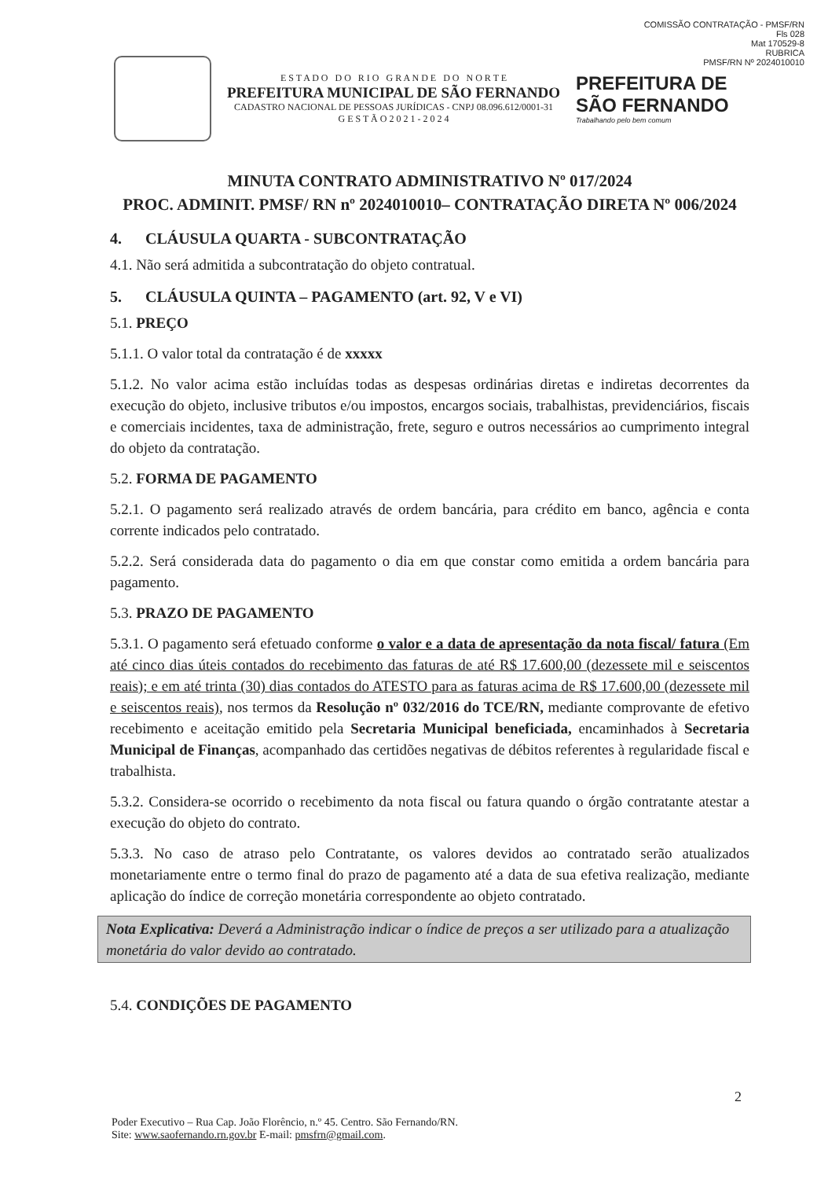COMISSÃO CONTRATAÇÃO - PMSF/RN
Fls 028
Mat 170529-8
RUBRICA
PMSF/RN Nº 2024010010
E S T A D O D O R I O G R A N D E D O N O R T E
PREFEITURA MUNICIPAL DE SÃO FERNANDO
CADASTRO NACIONAL DE PESSOAS JURÍDICAS - CNPJ 08.096.612/0001-31
G E S T Ã O 2 0 2 1 - 2 0 2 4
PREFEITURA DE
SÃO FERNANDO
Trabalhando pelo bem comum
MINUTA CONTRATO ADMINISTRATIVO Nº 017/2024
PROC. ADMINIT. PMSF/ RN nº 2024010010– CONTRATAÇÃO DIRETA Nº 006/2024
4. CLÁUSULA QUARTA - SUBCONTRATAÇÃO
4.1. Não será admitida a subcontratação do objeto contratual.
5. CLÁUSULA QUINTA – PAGAMENTO (art. 92, V e VI)
5.1. PREÇO
5.1.1. O valor total da contratação é de xxxxx
5.1.2. No valor acima estão incluídas todas as despesas ordinárias diretas e indiretas decorrentes da execução do objeto, inclusive tributos e/ou impostos, encargos sociais, trabalhistas, previdenciários, fiscais e comerciais incidentes, taxa de administração, frete, seguro e outros necessários ao cumprimento integral do objeto da contratação.
5.2. FORMA DE PAGAMENTO
5.2.1. O pagamento será realizado através de ordem bancária, para crédito em banco, agência e conta corrente indicados pelo contratado.
5.2.2. Será considerada data do pagamento o dia em que constar como emitida a ordem bancária para pagamento.
5.3. PRAZO DE PAGAMENTO
5.3.1. O pagamento será efetuado conforme o valor e a data de apresentação da nota fiscal/ fatura (Em até cinco dias úteis contados do recebimento das faturas de até R$ 17.600,00 (dezessete mil e seiscentos reais); e em até trinta (30) dias contados do ATESTO para as faturas acima de R$ 17.600,00 (dezessete mil e seiscentos reais), nos termos da Resolução nº 032/2016 do TCE/RN, mediante comprovante de efetivo recebimento e aceitação emitido pela Secretaria Municipal beneficiada, encaminhados à Secretaria Municipal de Finanças, acompanhado das certidões negativas de débitos referentes à regularidade fiscal e trabalhista.
5.3.2. Considera-se ocorrido o recebimento da nota fiscal ou fatura quando o órgão contratante atestar a execução do objeto do contrato.
5.3.3. No caso de atraso pelo Contratante, os valores devidos ao contratado serão atualizados monetariamente entre o termo final do prazo de pagamento até a data de sua efetiva realização, mediante aplicação do índice de correção monetária correspondente ao objeto contratado.
Nota Explicativa: Deverá a Administração indicar o índice de preços a ser utilizado para a atualização monetária do valor devido ao contratado.
5.4. CONDIÇÕES DE PAGAMENTO
2
Poder Executivo – Rua Cap. João Florêncio, n.º 45. Centro. São Fernando/RN.
Site: www.saofernando.rn.gov.br E-mail: pmsfrn@gmail.com.